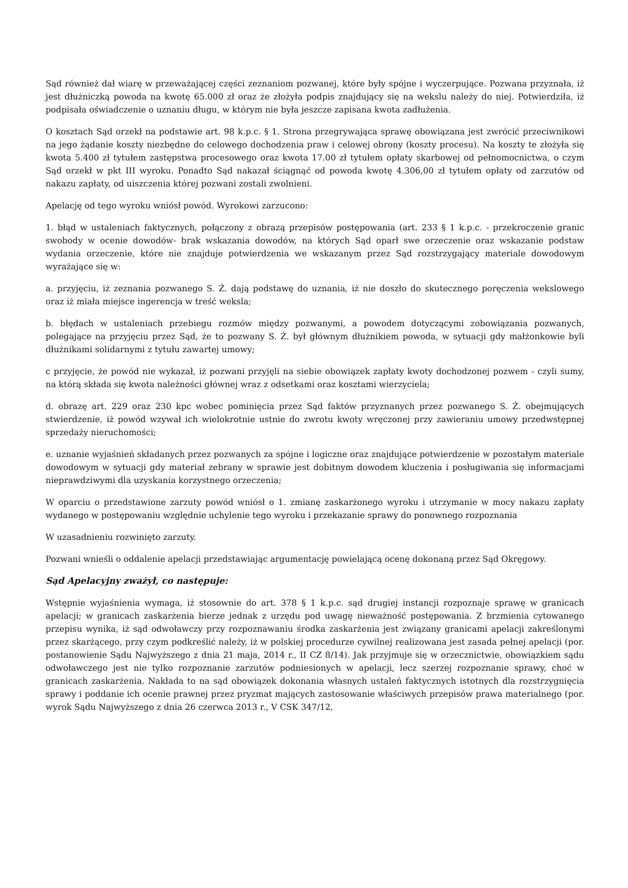Sąd również dał wiarę w przeważającej części zeznaniom pozwanej, które były spójne i wyczerpujące. Pozwana przyznała, iż jest dłużniczką powoda na kwotę 65.000 zł oraz że złożyła podpis znajdujący się na wekslu należy do niej. Potwierdziła, iż podpisała oświadczenie o uznaniu długu, w którym nie była jeszcze zapisana kwota zadłużenia.
O kosztach Sąd orzekł na podstawie art. 98 k.p.c. § 1. Strona przegrywająca sprawę obowiązana jest zwrócić przeciwnikowi na jego żądanie koszty niezbędne do celowego dochodzenia praw i celowej obrony (koszty procesu). Na koszty te złożyła się kwota 5.400 zł tytułem zastępstwa procesowego oraz kwota 17.00 zł tytułem opłaty skarbowej od pełnomocnictwa, o czym Sąd orzekł w pkt III wyroku. Ponadto Sąd nakazał ściągnąć od powoda kwotę 4.306,00 zł tytułem opłaty od zarzutów od nakazu zapłaty, od uiszczenia której pozwani zostali zwolnieni.
Apelację od tego wyroku wniósł powód. Wyrokowi zarzucono:
1. błąd w ustaleniach faktycznych, połączony z obrazą przepisów postępowania (art. 233 § 1 k.p.c. - przekroczenie granic swobody w ocenie dowodów- brak wskazania dowodów, na których Sąd oparł swe orzeczenie oraz wskazanie podstaw wydania orzeczenie, które nie znajduje potwierdzenia we wskazanym przez Sąd rozstrzygający materiale dowodowym wyrażające się w:
a. przyjęciu, iż zeznania pozwanego S. Ż. dają podstawę do uznania, iż nie doszło do skutecznego poręczenia wekslowego oraz iż miała miejsce ingerencja w treść weksla;
b. błędach w ustaleniach przebiegu rozmów między pozwanymi, a powodem dotyczącymi zobowiązania pozwanych, polegające na przyjęciu przez Sąd, że to pozwany S. Ż. był głównym dłużnikiem powoda, w sytuacji gdy małżonkowie byli dłużnikami solidarnymi z tytułu zawartej umowy;
c przyjęcie, że powód nie wykazał, iż pozwani przyjęli na siebie obowiązek zapłaty kwoty dochodzonej pozwem - czyli sumy, na którą składa się kwota należności głównej wraz z odsetkami oraz kosztami wierzyciela;
d. obrazę art. 229 oraz 230 kpc wobec pominięcia przez Sąd faktów przyznanych przez pozwanego S. Ż. obejmujących stwierdzenie, iż powód wzywał ich wielokrotnie ustnie do zwrotu kwoty wręczonej przy zawieraniu umowy przedwstępnej sprzedaży nieruchomości;
e. uznanie wyjaśnień składanych przez pozwanych za spójne i logiczne oraz znajdujące potwierdzenie w pozostałym materiale dowodowym w sytuacji gdy materiał zebrany w sprawie jest dobitnym dowodem kluczenia i posługiwania się informacjami nieprawdziwymi dla uzyskania korzystnego orzeczenia;
W oparciu o przedstawione zarzuty powód wniósł o 1. zmianę zaskarżonego wyroku i utrzymanie w mocy nakazu zapłaty wydanego w postępowaniu względnie uchylenie tego wyroku i przekazanie sprawy do ponownego rozpoznania
W uzasadnieniu rozwinięto zarzuty.
Pozwani wnieśli o oddalenie apelacji przedstawiając argumentację powielającą ocenę dokonaną przez Sąd Okręgowy.
Sąd Apelacyjny zważył, co następuje:
Wstępnie wyjaśnienia wymaga, iż stosownie do art. 378 § 1 k.p.c. sąd drugiej instancji rozpoznaje sprawę w granicach apelacji; w granicach zaskarżenia bierze jednak z urzędu pod uwagę nieważność postępowania. Z brzmienia cytowanego przepisu wynika, iż sąd odwoławczy przy rozpoznawaniu środka zaskarżenia jest związany granicami apelacji zakreślonymi przez skarżącego, przy czym podkreślić należy, iż w polskiej procedurze cywilnej realizowana jest zasada pełnej apelacji (por. postanowienie Sądu Najwyższego z dnia 21 maja, 2014 r., II CZ 8/14). Jak przyjmuje się w orzecznictwie, obowiązkiem sądu odwoławczego jest nie tylko rozpoznanie zarzutów podniesionych w apelacji, lecz szerzej rozpoznanie sprawy, choć w granicach zaskarżenia. Nakłada to na sąd obowiązek dokonania własnych ustaleń faktycznych istotnych dla rozstrzygnięcia sprawy i poddanie ich ocenie prawnej przez pryzmat mających zastosowanie właściwych przepisów prawa materialnego (por. wyrok Sądu Najwyższego z dnia 26 czerwca 2013 r., V CSK 347/12,